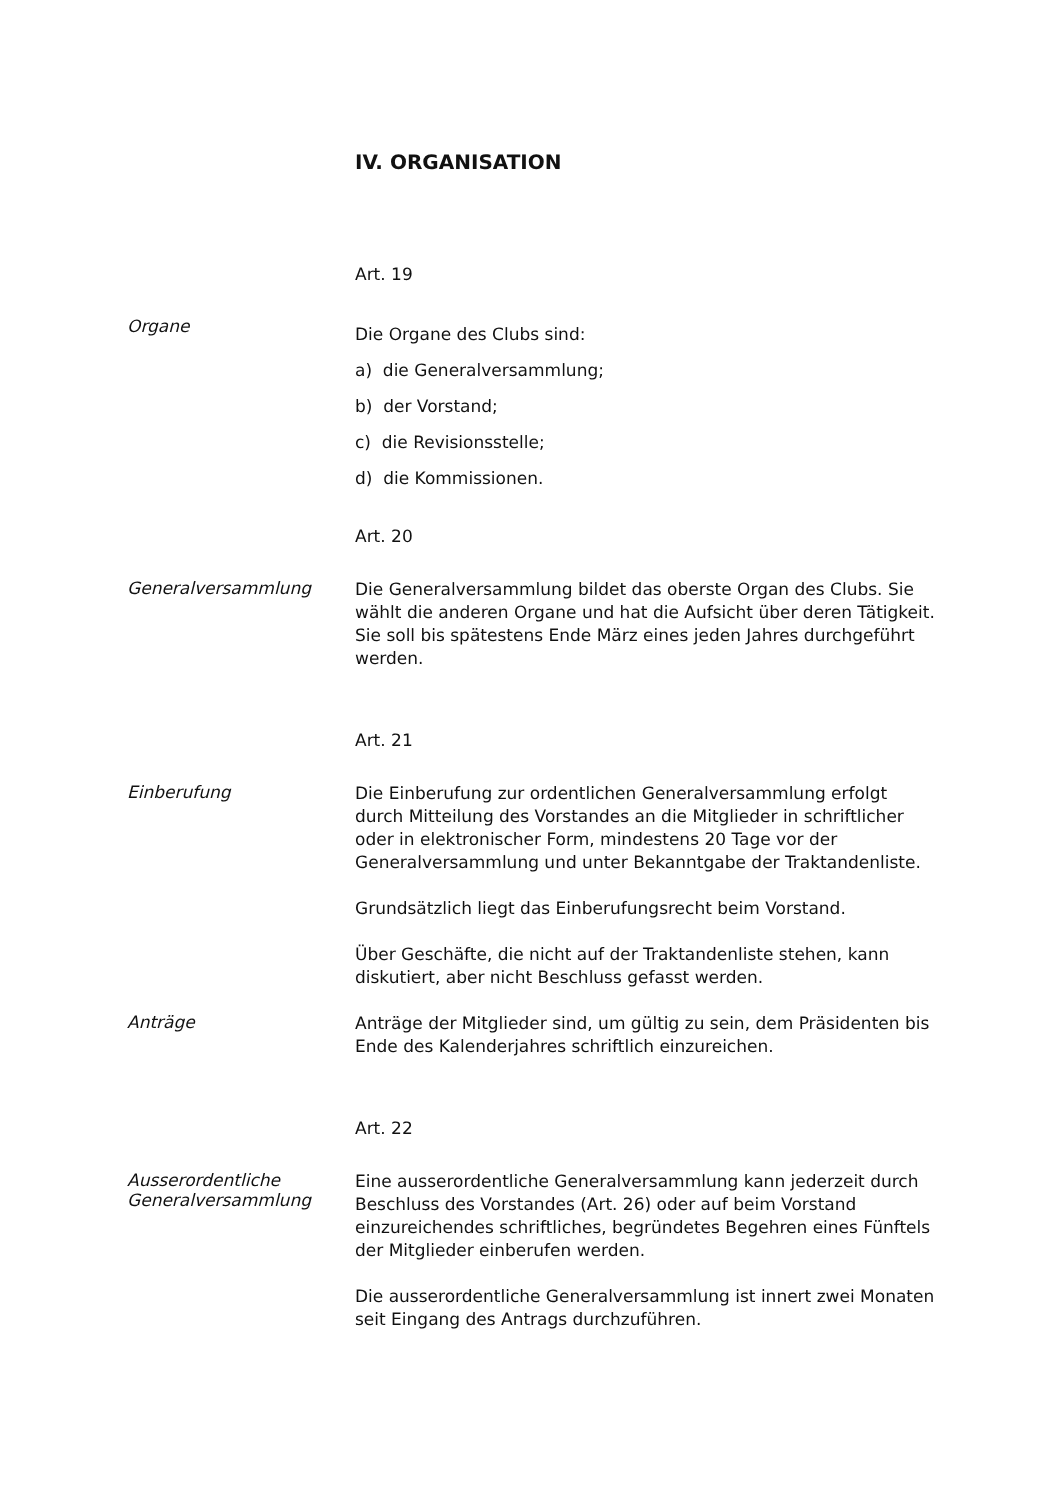IV. ORGANISATION
Art. 19
Organe
Die Organe des Clubs sind:
a) die Generalversammlung;
b) der Vorstand;
c) die Revisionsstelle;
d) die Kommissionen.
Art. 20
Generalversammlung
Die Generalversammlung bildet das oberste Organ des Clubs. Sie wählt die anderen Organe und hat die Aufsicht über deren Tätigkeit. Sie soll bis spätestens Ende März eines jeden Jahres durchgeführt werden.
Art. 21
Einberufung
Die Einberufung zur ordentlichen Generalversammlung erfolgt durch Mitteilung des Vorstandes an die Mitglieder in schriftlicher oder in elektronischer Form, mindestens 20 Tage vor der Generalversammlung und unter Bekanntgabe der Traktandenliste.
Grundsätzlich liegt das Einberufungsrecht beim Vorstand.
Über Geschäfte, die nicht auf der Traktandenliste stehen, kann diskutiert, aber nicht Beschluss gefasst werden.
Anträge
Anträge der Mitglieder sind, um gültig zu sein, dem Präsidenten bis Ende des Kalenderjahres schriftlich einzureichen.
Art. 22
Ausserordentliche
Generalversammlung
Eine ausserordentliche Generalversammlung kann jederzeit durch Beschluss des Vorstandes (Art. 26) oder auf beim Vorstand einzureichendes schriftliches, begründetes Begehren eines Fünftels der Mitglieder einberufen werden.
Die ausserordentliche Generalversammlung ist innert zwei Monaten seit Eingang des Antrags durchzuführen.